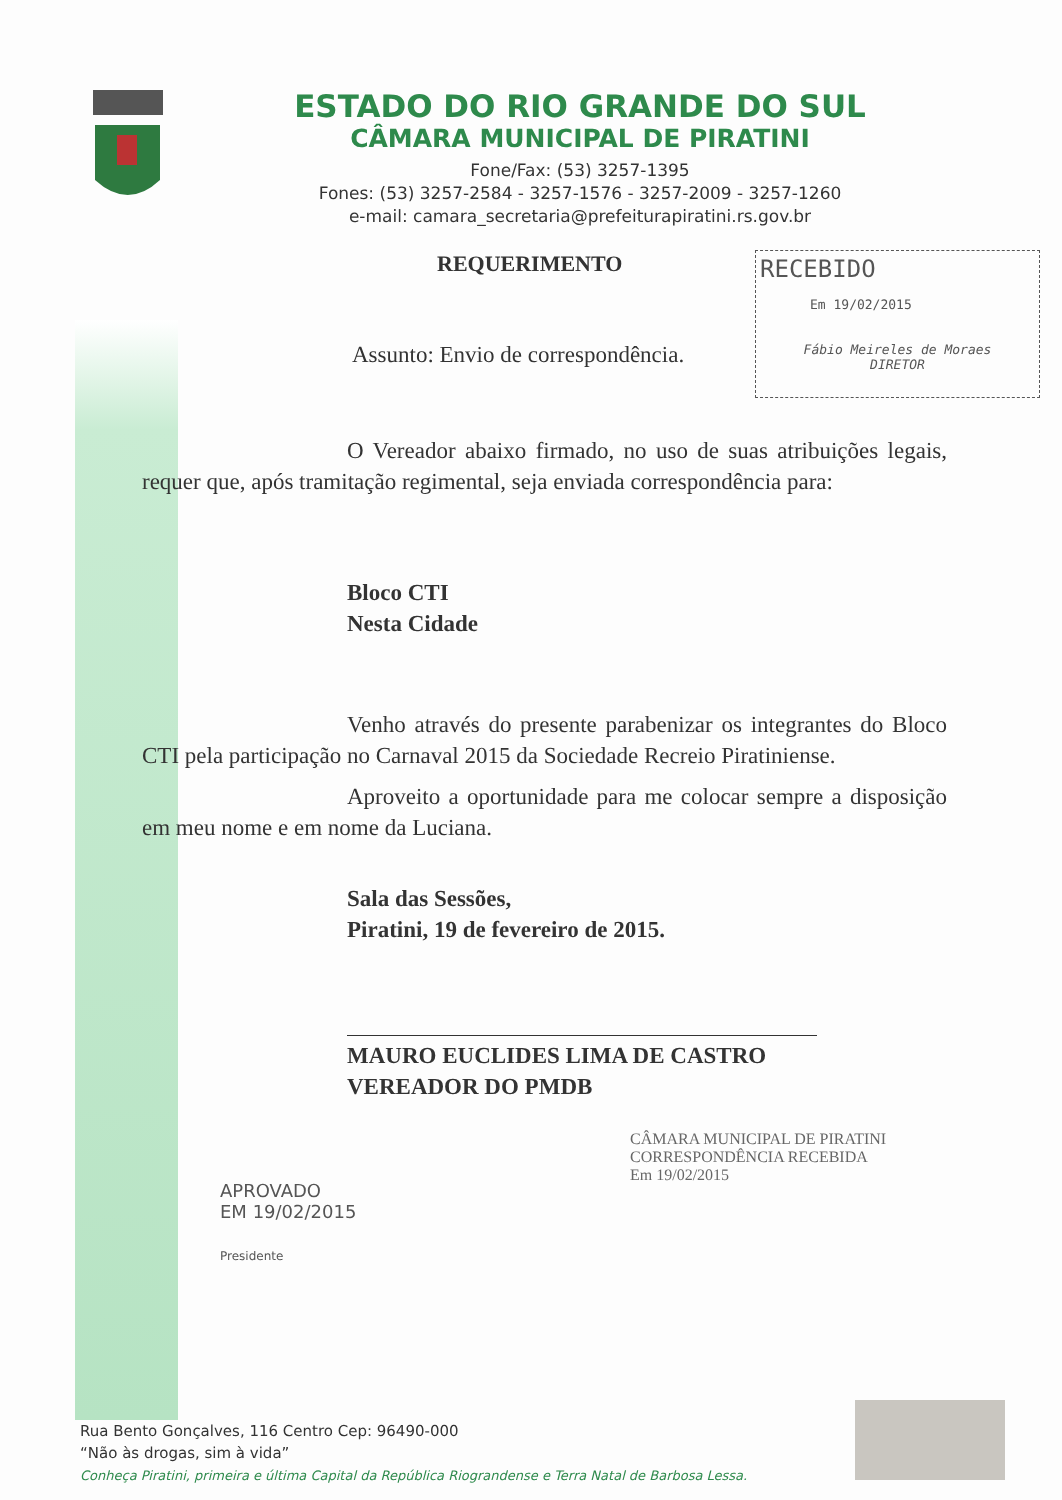ESTADO DO RIO GRANDE DO SUL
CÂMARA MUNICIPAL DE PIRATINI
Fone/Fax: (53) 3257-1395
Fones: (53) 3257-2584 - 3257-1576 - 3257-2009 - 3257-1260
e-mail: camara_secretaria@prefeiturapiratini.rs.gov.br
RECEBIDO
Em 19/02/2015
Fábio Meireles de Moraes
DIRETOR
REQUERIMENTO
Assunto: Envio de correspondência.
O Vereador abaixo firmado, no uso de suas atribuições legais, requer que, após tramitação regimental, seja enviada correspondência para:
Bloco CTI
Nesta Cidade
Venho através do presente parabenizar os integrantes do Bloco CTI pela participação no Carnaval 2015 da Sociedade Recreio Piratiniense.
Aproveito a oportunidade para me colocar sempre a disposição em meu nome e em nome da Luciana.
Sala das Sessões,
Piratini, 19 de fevereiro de 2015.
MAURO EUCLIDES LIMA DE CASTRO
VEREADOR DO PMDB
APROVADO
EM 19/02/2015
Presidente
CÂMARA MUNICIPAL DE PIRATINI
CORRESPONDÊNCIA RECEBIDA
Em 19/02/2015
Rua Bento Gonçalves, 116 Centro Cep: 96490-000
“Não às drogas, sim à vida”
Conheça Piratini, primeira e última Capital da República Riograndense e Terra Natal de Barbosa Lessa.